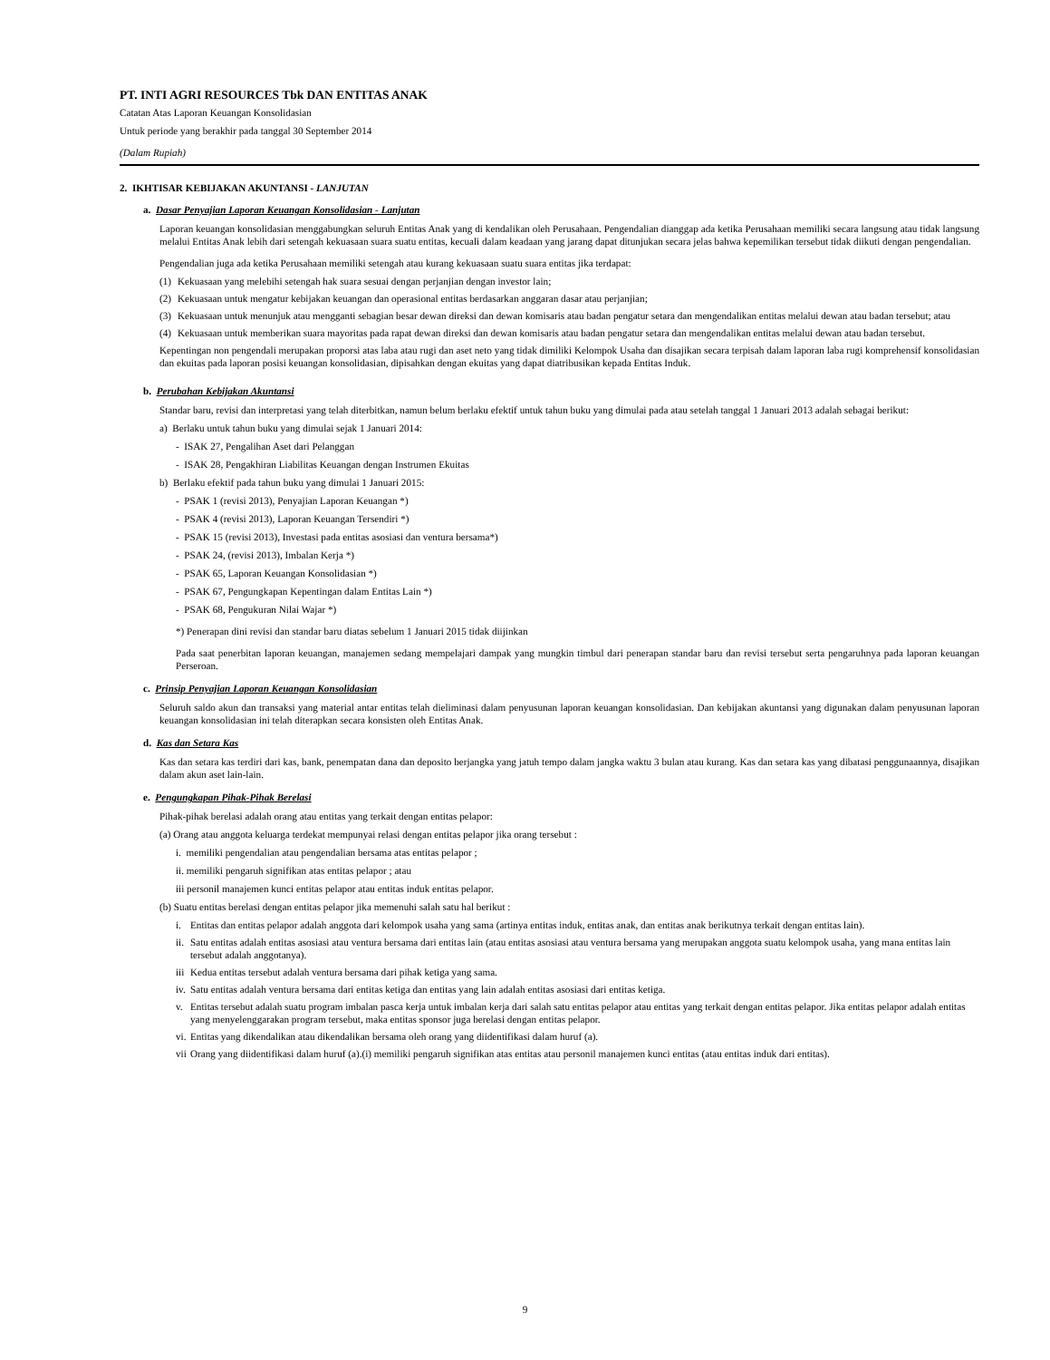PT. INTI AGRI RESOURCES Tbk DAN ENTITAS ANAK
Catatan Atas Laporan Keuangan Konsolidasian
Untuk periode yang berakhir pada tanggal 30 September 2014
(Dalam Rupiah)
2. IKHTISAR KEBIJAKAN AKUNTANSI - LANJUTAN
a. Dasar Penyajian Laporan Keuangan Konsolidasian - Lanjutan
Laporan keuangan konsolidasian menggabungkan seluruh Entitas Anak yang di kendalikan oleh Perusahaan. Pengendalian dianggap ada ketika Perusahaan memiliki secara langsung atau tidak langsung melalui Entitas Anak lebih dari setengah kekuasaan suara suatu entitas, kecuali dalam keadaan yang jarang dapat ditunjukan secara jelas bahwa kepemilikan tersebut tidak diikuti dengan pengendalian.
Pengendalian juga ada ketika Perusahaan memiliki setengah atau kurang kekuasaan suatu suara entitas jika terdapat:
(1) Kekuasaan yang melebihi setengah hak suara sesuai dengan perjanjian dengan investor lain;
(2) Kekuasaan untuk mengatur kebijakan keuangan dan operasional entitas berdasarkan anggaran dasar atau perjanjian;
(3) Kekuasaan untuk menunjuk atau mengganti sebagian besar dewan direksi dan dewan komisaris atau badan pengatur setara dan mengendalikan entitas melalui dewan atau badan tersebut; atau
(4) Kekuasaan untuk memberikan suara mayoritas pada rapat dewan direksi dan dewan komisaris atau badan pengatur setara dan mengendalikan entitas melalui dewan atau badan tersebut.
Kepentingan non pengendali merupakan proporsi atas laba atau rugi dan aset neto yang tidak dimiliki Kelompok Usaha dan disajikan secara terpisah dalam laporan laba rugi komprehensif konsolidasian dan ekuitas pada laporan posisi keuangan konsolidasian, dipisahkan dengan ekuitas yang dapat diatribusikan kepada Entitas Induk.
b. Perubahan Kebijakan Akuntansi
Standar baru, revisi dan interpretasi yang telah diterbitkan, namun belum berlaku efektif untuk tahun buku yang dimulai pada atau setelah tanggal 1 Januari 2013 adalah sebagai berikut:
a) Berlaku untuk tahun buku yang dimulai sejak 1 Januari 2014:
- ISAK 27, Pengalihan Aset dari Pelanggan
- ISAK 28, Pengakhiran Liabilitas Keuangan dengan Instrumen Ekuitas
b) Berlaku efektif pada tahun buku yang dimulai 1 Januari 2015:
- PSAK 1 (revisi 2013), Penyajian Laporan Keuangan *)
- PSAK 4 (revisi 2013), Laporan Keuangan Tersendiri *)
- PSAK 15 (revisi 2013), Investasi pada entitas asosiasi dan ventura bersama*)
- PSAK 24, (revisi 2013), Imbalan Kerja *)
- PSAK 65, Laporan Keuangan Konsolidasian *)
- PSAK 67, Pengungkapan Kepentingan dalam Entitas Lain *)
- PSAK 68, Pengukuran Nilai Wajar *)
*) Penerapan dini revisi dan standar baru diatas sebelum 1 Januari 2015 tidak diijinkan
Pada saat penerbitan laporan keuangan, manajemen sedang mempelajari dampak yang mungkin timbul dari penerapan standar baru dan revisi tersebut serta pengaruhnya pada laporan keuangan Perseroan.
c. Prinsip Penyajian Laporan Keuangan Konsolidasian
Seluruh saldo akun dan transaksi yang material antar entitas telah dieliminasi dalam penyusunan laporan keuangan konsolidasian. Dan kebijakan akuntansi yang digunakan dalam penyusunan laporan keuangan konsolidasian ini telah diterapkan secara konsisten oleh Entitas Anak.
d. Kas dan Setara Kas
Kas dan setara kas terdiri dari kas, bank, penempatan dana dan deposito berjangka yang jatuh tempo dalam jangka waktu 3 bulan atau kurang. Kas dan setara kas yang dibatasi penggunaannya, disajikan dalam akun aset lain-lain.
e. Pengungkapan Pihak-Pihak Berelasi
Pihak-pihak berelasi adalah orang atau entitas yang terkait dengan entitas pelapor:
(a) Orang atau anggota keluarga terdekat mempunyai relasi dengan entitas pelapor jika orang tersebut :
i. memiliki pengendalian atau pengendalian bersama atas entitas pelapor ;
ii. memiliki pengaruh signifikan atas entitas pelapor ; atau
iii personil manajemen kunci entitas pelapor atau entitas induk entitas pelapor.
(b) Suatu entitas berelasi dengan entitas pelapor jika memenuhi salah satu hal berikut :
i. Entitas dan entitas pelapor adalah anggota dari kelompok usaha yang sama (artinya entitas induk, entitas anak, dan entitas anak berikutnya terkait dengan entitas lain).
ii. Satu entitas adalah entitas asosiasi atau ventura bersama dari entitas lain (atau entitas asosiasi atau ventura bersama yang merupakan anggota suatu kelompok usaha, yang mana entitas lain tersebut adalah anggotanya).
iii Kedua entitas tersebut adalah ventura bersama dari pihak ketiga yang sama.
iv. Satu entitas adalah ventura bersama dari entitas ketiga dan entitas yang lain adalah entitas asosiasi dari entitas ketiga.
v. Entitas tersebut adalah suatu program imbalan pasca kerja untuk imbalan kerja dari salah satu entitas pelapor atau entitas yang terkait dengan entitas pelapor. Jika entitas pelapor adalah entitas yang menyelenggarakan program tersebut, maka entitas sponsor juga berelasi dengan entitas pelapor.
vi. Entitas yang dikendalikan atau dikendalikan bersama oleh orang yang diidentifikasi dalam huruf (a).
vii Orang yang diidentifikasi dalam huruf (a).(i) memiliki pengaruh signifikan atas entitas atau personil manajemen kunci entitas (atau entitas induk dari entitas).
9